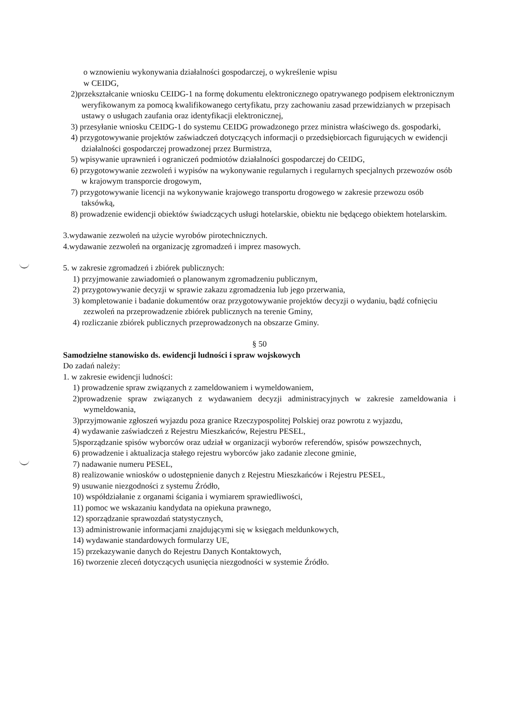o wznowieniu wykonywania działalności gospodarczej, o wykreślenie wpisu
w CEIDG,
2)przekształcanie wniosku CEIDG-1 na formę dokumentu elektronicznego opatrywanego podpisem elektronicznym weryfikowanym za pomocą kwalifikowanego certyfikatu, przy zachowaniu zasad przewidzianych w przepisach ustawy o usługach zaufania oraz identyfikacji elektronicznej,
3) przesyłanie wniosku CEIDG-1 do systemu CEIDG prowadzonego przez ministra właściwego ds. gospodarki,
4) przygotowywanie projektów zaświadczeń dotyczących informacji o przedsiębiorcach figurujących w ewidencji działalności gospodarczej prowadzonej przez Burmistrza,
5) wpisywanie uprawnień i ograniczeń podmiotów działalności gospodarczej do CEIDG,
6) przygotowywanie zezwoleń i wypisów na wykonywanie regularnych i regularnych specjalnych przewozów osób w krajowym transporcie drogowym,
7) przygotowywanie licencji na wykonywanie krajowego transportu drogowego w zakresie przewozu osób taksówką,
8) prowadzenie ewidencji obiektów świadczących usługi hotelarskie, obiektu nie będącego obiektem hotelarskim.
3.wydawanie zezwoleń na użycie wyrobów pirotechnicznych.
4.wydawanie zezwoleń na organizację zgromadzeń i imprez masowych.
5. w zakresie zgromadzeń i zbiórek publicznych:
1) przyjmowanie zawiadomień o planowanym zgromadzeniu publicznym,
2) przygotowywanie decyzji w sprawie zakazu zgromadzenia lub jego przerwania,
3) kompletowanie i badanie dokumentów oraz przygotowywanie projektów decyzji o wydaniu, bądź cofnięciu zezwoleń na przeprowadzenie zbiórek publicznych na terenie Gminy,
4) rozliczanie zbiórek publicznych przeprowadzonych na obszarze Gminy.
§ 50
Samodzielne stanowisko ds. ewidencji ludności i spraw wojskowych
Do zadań należy:
1. w zakresie ewidencji ludności:
1) prowadzenie spraw związanych z zameldowaniem i wymeldowaniem,
2)prowadzenie spraw związanych z wydawaniem decyzji administracyjnych w zakresie zameldowania i wymeldowania,
3)przyjmowanie zgłoszeń wyjazdu poza granice Rzeczypospolitej Polskiej oraz powrotu z wyjazdu,
4) wydawanie zaświadczeń z Rejestru Mieszkańców, Rejestru PESEL,
5)sporządzanie spisów wyborców oraz udział w organizacji wyborów referendów, spisów powszechnych,
6) prowadzenie i aktualizacja stałego rejestru wyborców jako zadanie zlecone gminie,
7) nadawanie numeru PESEL,
8) realizowanie wniosków o udostępnienie danych z Rejestru Mieszkańców i Rejestru PESEL,
9) usuwanie niezgodności z systemu Źródło,
10) współdziałanie z organami ścigania i wymiarem sprawiedliwości,
11) pomoc we wskazaniu kandydata na opiekuna prawnego,
12) sporządzanie sprawozdań statystycznych,
13) administrowanie informacjami znajdującymi się w księgach meldunkowych,
14) wydawanie standardowych formularzy UE,
15) przekazywanie danych do Rejestru Danych Kontaktowych,
16) tworzenie zleceń dotyczących usunięcia niezgodności w systemie Źródło.